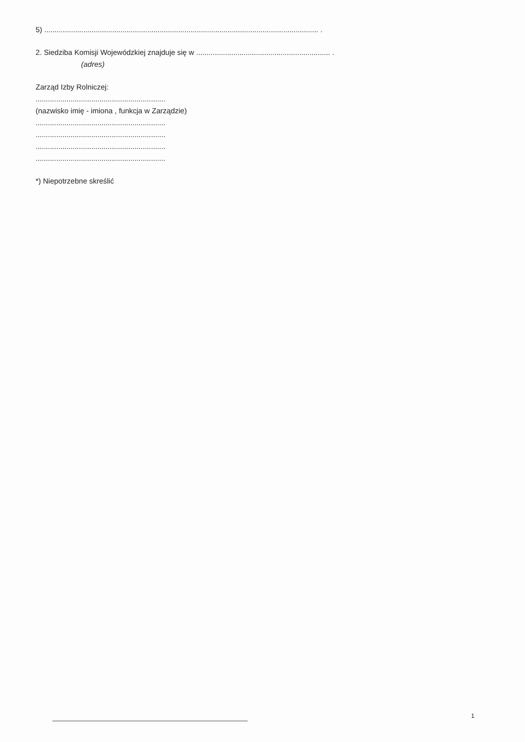5) ..................................................................................................................................... .
2. Siedziba Komisji Wojewódzkiej znajduje się w ................................................................. .
(adres)
Zarząd Izby Rolniczej:
...............................................................
(nazwisko imię - imiona , funkcja w Zarządzie)
...............................................................
...............................................................
...............................................................
...............................................................
*) Niepotrzebne skreślić
1